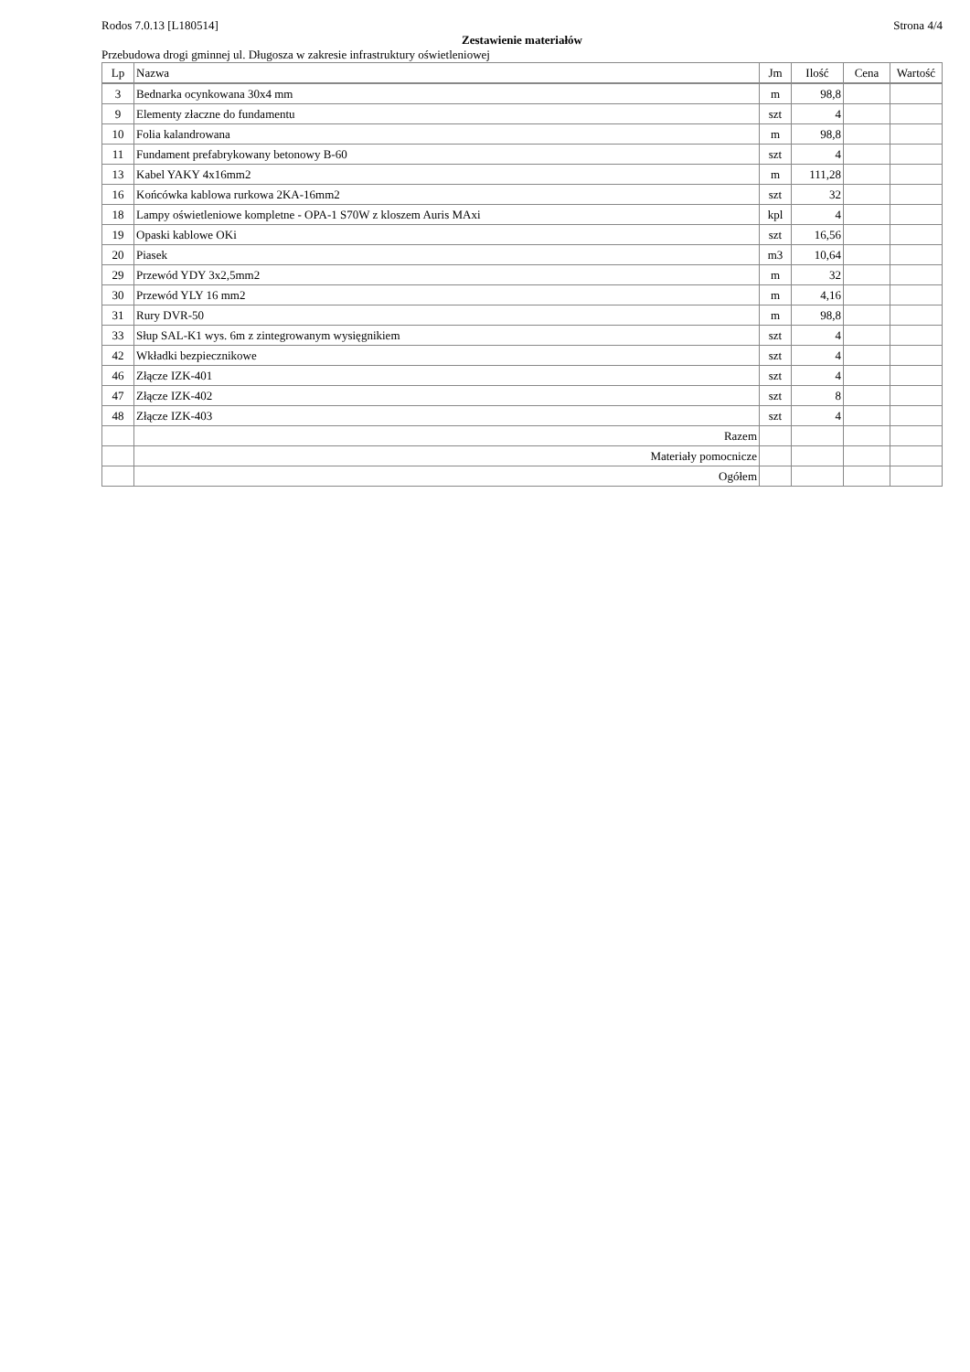Rodos 7.0.13 [L180514] Strona 4/4
Zestawienie materiałów
Przebudowa drogi gminnej ul. Długosza w zakresie infrastruktury oświetleniowej
| Lp | Nazwa | Jm | Ilość | Cena | Wartość |
| --- | --- | --- | --- | --- | --- |
| 3 | Bednarka ocynkowana 30x4 mm | m | 98,8 | | |
| 9 | Elementy złaczne do fundamentu | szt | 4 | | |
| 10 | Folia kalandrowana | m | 98,8 | | |
| 11 | Fundament prefabrykowany betonowy B-60 | szt | 4 | | |
| 13 | Kabel YAKY 4x16mm2 | m | 111,28 | | |
| 16 | Końcówka kablowa rurkowa 2KA-16mm2 | szt | 32 | | |
| 18 | Lampy oświetleniowe kompletne - OPA-1 S70W z kloszem Auris MAxi | kpl | 4 | | |
| 19 | Opaski kablowe OKi | szt | 16,56 | | |
| 20 | Piasek | m3 | 10,64 | | |
| 29 | Przewód YDY 3x2,5mm2 | m | 32 | | |
| 30 | Przewód YLY 16 mm2 | m | 4,16 | | |
| 31 | Rury DVR-50 | m | 98,8 | | |
| 33 | Słup SAL-K1 wys. 6m z zintegrowanym wysięgnikiem | szt | 4 | | |
| 42 | Wkładki bezpiecznikowe | szt | 4 | | |
| 46 | Złącze IZK-401 | szt | 4 | | |
| 47 | Złącze IZK-402 | szt | 8 | | |
| 48 | Złącze IZK-403 | szt | 4 | | |
| | Razem | | | | |
| | Materiały pomocnicze | | | | |
| | Ogółem | | | | |